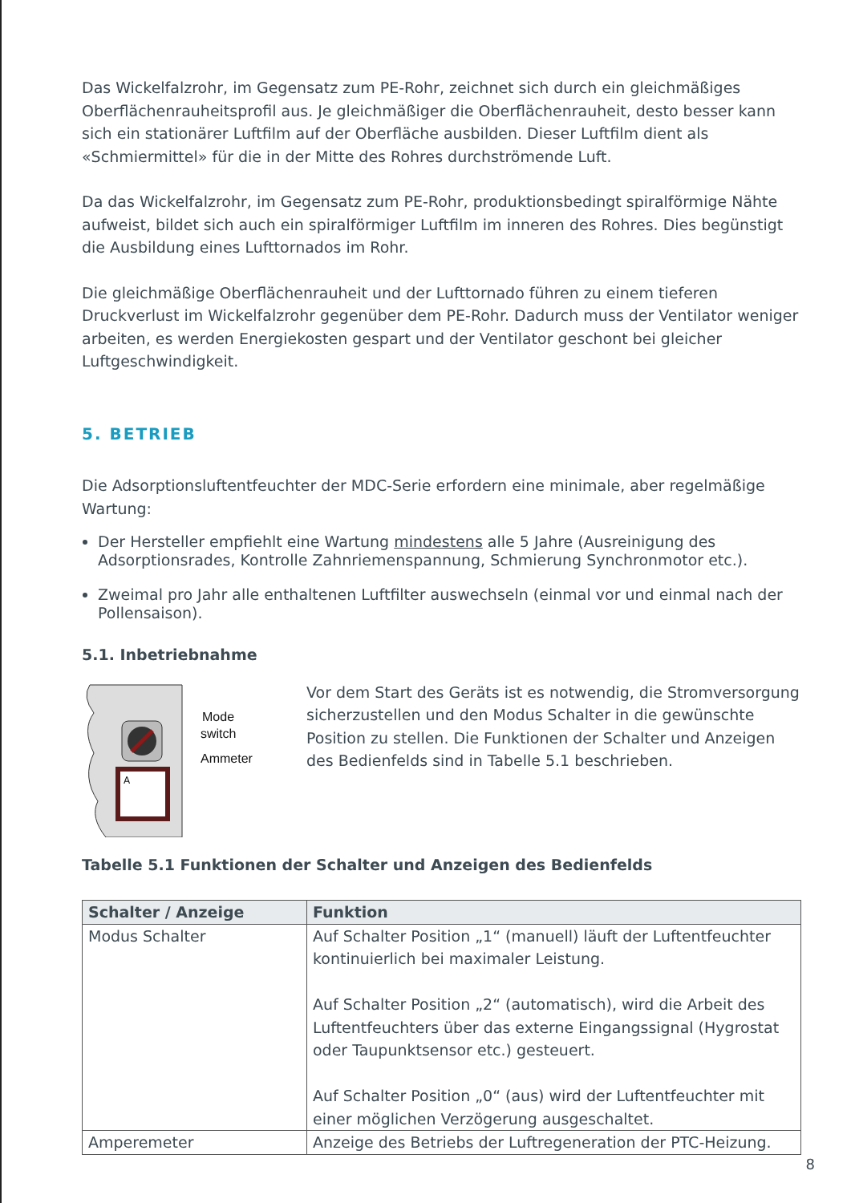Das Wickelfalzrohr, im Gegensatz zum PE-Rohr, zeichnet sich durch ein gleichmäßiges Oberflächenrauheitsprofil aus. Je gleichmäßiger die Oberflächenrauheit, desto besser kann sich ein stationärer Luftfilm auf der Oberfläche ausbilden. Dieser Luftfilm dient als «Schmiermittel» für die in der Mitte des Rohres durchströmende Luft.
Da das Wickelfalzrohr, im Gegensatz zum PE-Rohr, produktionsbedingt spiralförmige Nähte aufweist, bildet sich auch ein spiralförmiger Luftfilm im inneren des Rohres. Dies begünstigt die Ausbildung eines Lufttornados im Rohr.
Die gleichmäßige Oberflächenrauheit und der Lufttornado führen zu einem tieferen Druckverlust im Wickelfalzrohr gegenüber dem PE-Rohr. Dadurch muss der Ventilator weniger arbeiten, es werden Energiekosten gespart und der Ventilator geschont bei gleicher Luftgeschwindigkeit.
5. BETRIEB
Die Adsorptionsluftentfeuchter der MDC-Serie erfordern eine minimale, aber regelmäßige Wartung:
Der Hersteller empfiehlt eine Wartung mindestens alle 5 Jahre (Ausreinigung des Adsorptionsrades, Kontrolle Zahnriemenspannung, Schmierung Synchronmotor etc.).
Zweimal pro Jahr alle enthaltenen Luftfilter auswechseln (einmal vor und einmal nach der Pollensaison).
5.1. Inbetriebnahme
Mode
switch
Ammeter
A
Vor dem Start des Geräts ist es notwendig, die Stromversorgung sicherzustellen und den Modus Schalter in die gewünschte Position zu stellen. Die Funktionen der Schalter und Anzeigen des Bedienfelds sind in Tabelle 5.1 beschrieben.
Tabelle 5.1 Funktionen der Schalter und Anzeigen des Bedienfelds
| Schalter / Anzeige | Funktion |
| --- | --- |
| Modus Schalter | Auf Schalter Position „1“ (manuell) läuft der Luftentfeuchter kontinuierlich bei maximaler Leistung. Auf Schalter Position „2“ (automatisch), wird die Arbeit des Luftentfeuchters über das externe Eingangssignal (Hygrostat oder Taupunktsensor etc.) gesteuert. Auf Schalter Position „0“ (aus) wird der Luftentfeuchter mit einer möglichen Verzögerung ausgeschaltet. |
| Amperemeter | Anzeige des Betriebs der Luftregeneration der PTC-Heizung. |
8